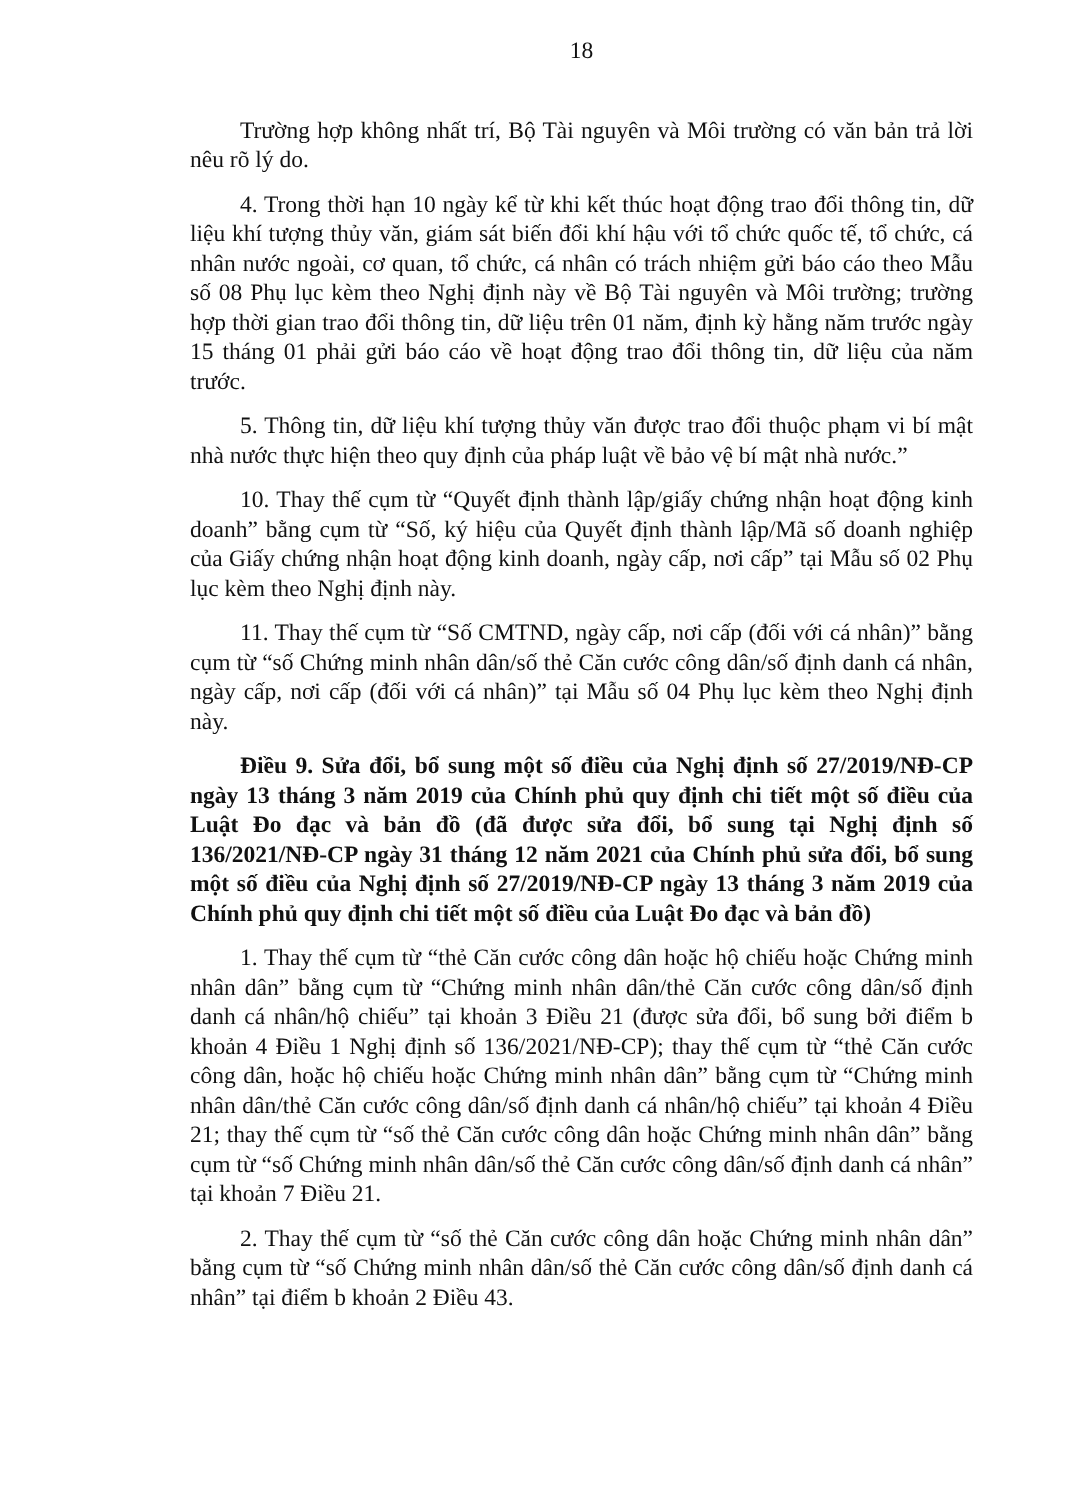18
Trường hợp không nhất trí, Bộ Tài nguyên và Môi trường có văn bản trả lời nêu rõ lý do.
4. Trong thời hạn 10 ngày kể từ khi kết thúc hoạt động trao đổi thông tin, dữ liệu khí tượng thủy văn, giám sát biến đổi khí hậu với tổ chức quốc tế, tổ chức, cá nhân nước ngoài, cơ quan, tổ chức, cá nhân có trách nhiệm gửi báo cáo theo Mẫu số 08 Phụ lục kèm theo Nghị định này về Bộ Tài nguyên và Môi trường; trường hợp thời gian trao đổi thông tin, dữ liệu trên 01 năm, định kỳ hằng năm trước ngày 15 tháng 01 phải gửi báo cáo về hoạt động trao đổi thông tin, dữ liệu của năm trước.
5. Thông tin, dữ liệu khí tượng thủy văn được trao đổi thuộc phạm vi bí mật nhà nước thực hiện theo quy định của pháp luật về bảo vệ bí mật nhà nước.”
10. Thay thế cụm từ “Quyết định thành lập/giấy chứng nhận hoạt động kinh doanh” bằng cụm từ “Số, ký hiệu của Quyết định thành lập/Mã số doanh nghiệp của Giấy chứng nhận hoạt động kinh doanh, ngày cấp, nơi cấp” tại Mẫu số 02 Phụ lục kèm theo Nghị định này.
11. Thay thế cụm từ “Số CMTND, ngày cấp, nơi cấp (đối với cá nhân)” bằng cụm từ “số Chứng minh nhân dân/số thẻ Căn cước công dân/số định danh cá nhân, ngày cấp, nơi cấp (đối với cá nhân)” tại Mẫu số 04 Phụ lục kèm theo Nghị định này.
Điều 9. Sửa đổi, bổ sung một số điều của Nghị định số 27/2019/NĐ-CP ngày 13 tháng 3 năm 2019 của Chính phủ quy định chi tiết một số điều của Luật Đo đạc và bản đồ (đã được sửa đổi, bổ sung tại Nghị định số 136/2021/NĐ-CP ngày 31 tháng 12 năm 2021 của Chính phủ sửa đổi, bổ sung một số điều của Nghị định số 27/2019/NĐ-CP ngày 13 tháng 3 năm 2019 của Chính phủ quy định chi tiết một số điều của Luật Đo đạc và bản đồ)
1. Thay thế cụm từ “thẻ Căn cước công dân hoặc hộ chiếu hoặc Chứng minh nhân dân” bằng cụm từ “Chứng minh nhân dân/thẻ Căn cước công dân/số định danh cá nhân/hộ chiếu” tại khoản 3 Điều 21 (được sửa đổi, bổ sung bởi điểm b khoản 4 Điều 1 Nghị định số 136/2021/NĐ-CP); thay thế cụm từ “thẻ Căn cước công dân, hoặc hộ chiếu hoặc Chứng minh nhân dân” bằng cụm từ “Chứng minh nhân dân/thẻ Căn cước công dân/số định danh cá nhân/hộ chiếu” tại khoản 4 Điều 21; thay thế cụm từ “số thẻ Căn cước công dân hoặc Chứng minh nhân dân” bằng cụm từ “số Chứng minh nhân dân/số thẻ Căn cước công dân/số định danh cá nhân” tại khoản 7 Điều 21.
2. Thay thế cụm từ “số thẻ Căn cước công dân hoặc Chứng minh nhân dân” bằng cụm từ “số Chứng minh nhân dân/số thẻ Căn cước công dân/số định danh cá nhân” tại điểm b khoản 2 Điều 43.